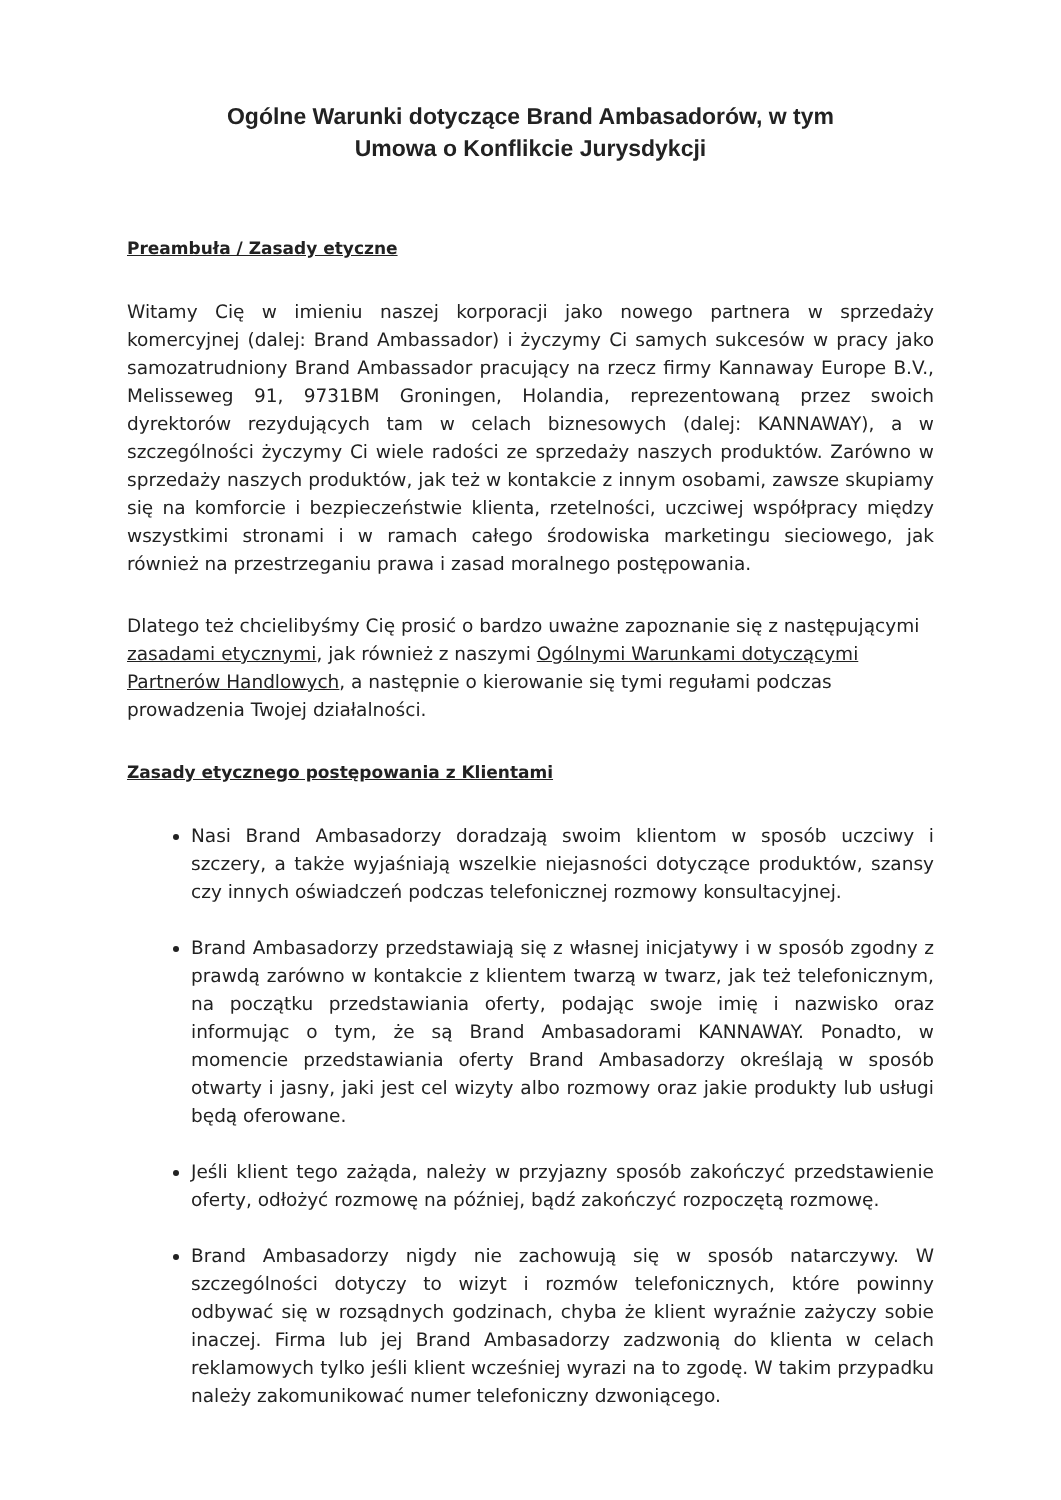Ogólne Warunki dotyczące Brand Ambasadorów, w tym
Umowa o Konflikcie Jurysdykcji
Preambuła / Zasady etyczne
Witamy Cię w imieniu naszej korporacji jako nowego partnera w sprzedaży komercyjnej (dalej: Brand Ambassador) i życzymy Ci samych sukcesów w pracy jako samozatrudniony Brand Ambassador pracujący na rzecz firmy Kannaway Europe B.V., Melisseweg 91, 9731BM Groningen, Holandia, reprezentowaną przez swoich dyrektorów rezydujących tam w celach biznesowych (dalej: KANNAWAY), a w szczególności życzymy Ci wiele radości ze sprzedaży naszych produktów. Zarówno w sprzedaży naszych produktów, jak też w kontakcie z innym osobami, zawsze skupiamy się na komforcie i bezpieczeństwie klienta, rzetelności, uczciwej współpracy między wszystkimi stronami i w ramach całego środowiska marketingu sieciowego, jak również na przestrzeganiu prawa i zasad moralnego postępowania.
Dlatego też chcielibyśmy Cię prosić o bardzo uważne zapoznanie się z następującymi zasadami etycznymi, jak również z naszymi Ogólnymi Warunkami dotyczącymi Partnerów Handlowych, a następnie o kierowanie się tymi regułami podczas prowadzenia Twojej działalności.
Zasady etycznego postępowania z Klientami
Nasi Brand Ambasadorzy doradzają swoim klientom w sposób uczciwy i szczery, a także wyjaśniają wszelkie niejasności dotyczące produktów, szansy czy innych oświadczeń podczas telefonicznej rozmowy konsultacyjnej.
Brand Ambasadorzy przedstawiają się z własnej inicjatywy i w sposób zgodny z prawdą zarówno w kontakcie z klientem twarzą w twarz, jak też telefonicznym, na początku przedstawiania oferty, podając swoje imię i nazwisko oraz informując o tym, że są Brand Ambasadorami KANNAWAY. Ponadto, w momencie przedstawiania oferty Brand Ambasadorzy określają w sposób otwarty i jasny, jaki jest cel wizyty albo rozmowy oraz jakie produkty lub usługi będą oferowane.
Jeśli klient tego zażąda, należy w przyjazny sposób zakończyć przedstawienie oferty, odłożyć rozmowę na później, bądź zakończyć rozpoczętą rozmowę.
Brand Ambasadorzy nigdy nie zachowują się w sposób natarczywy. W szczególności dotyczy to wizyt i rozmów telefonicznych, które powinny odbywać się w rozsądnych godzinach, chyba że klient wyraźnie zażyczy sobie inaczej. Firma lub jej Brand Ambasadorzy zadzwonią do klienta w celach reklamowych tylko jeśli klient wcześniej wyrazi na to zgodę. W takim przypadku należy zakomunikować numer telefoniczny dzwoniącego.